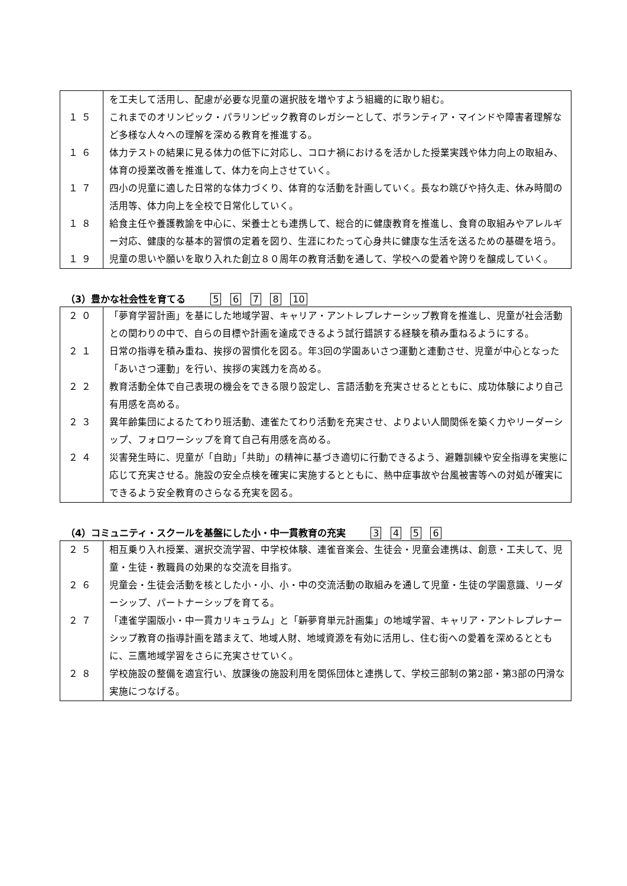| | を工夫して活用し、配慮が必要な児童の選択肢を増やすよう組織的に取り組む。 |
| １５ | これまでのオリンピック・パラリンピック教育のレガシーとして、ボランティア・マインドや障害者理解など多様な人々への理解を深める教育を推進する。 |
| １６ | 体力テストの結果に見る体力の低下に対応し、コロナ禍におけるを活かした授業実践や体力向上の取組み、体育の授業改善を推進して、体力を向上させていく。 |
| １７ | 四小の児童に適した日常的な体力づくり、体育的な活動を計画していく。長なわ跳びや持久走、休み時間の活用等、体力向上を全校で日常化していく。 |
| １８ | 給食主任や養護教諭を中心に、栄養士とも連携して、総合的に健康教育を推進し、食育の取組みやアレルギー対応、健康的な基本的習慣の定着を図り、生涯にわたって心身共に健康な生活を送るための基礎を培う。 |
| １９ | 児童の思いや願いを取り入れた創立８０周年の教育活動を通して、学校への愛着や誇りを醸成していく。 |
（3）豊かな社会性を育てる　　5 6 7 8 10
| ２０ | 「夢育学習計画」を基にした地域学習、キャリア・アントレプレナーシップ教育を推進し、児童が社会活動との関わりの中で、自らの目標や計画を達成できるよう試行錯誤する経験を積み重ねるようにする。 |
| ２１ | 日常の指導を積み重ね、挨拶の習慣化を図る。年3回の学園あいさつ運動と連動させ、児童が中心となった「あいさつ運動」を行い、挨拶の実践力を高める。 |
| ２２ | 教育活動全体で自己表現の機会をできる限り設定し、言語活動を充実させるとともに、成功体験により自己有用感を高める。 |
| ２３ | 異年齢集団によるたてわり班活動、連雀たてわり活動を充実させ、よりよい人間関係を築く力やリーダーシップ、フォロワーシップを育て自己有用感を高める。 |
| ２４ | 災害発生時に、児童が「自助」「共助」の精神に基づき適切に行動できるよう、避難訓練や安全指導を実態に応じて充実させる。施設の安全点検を確実に実施するとともに、熱中症事故や台風被害等への対処が確実にできるよう安全教育のさらなる充実を図る。 |
（4）コミュニティ・スクールを基盤にした小・中一貫教育の充実　　3 4 5 6
| ２５ | 相互乗り入れ授業、選択交流学習、中学校体験、連雀音楽会、生徒会・児童会連携は、創意・工夫して、児童・生徒・教職員の効果的な交流を目指す。 |
| ２６ | 児童会・生徒会活動を核とした小・小、小・中の交流活動の取組みを通して児童・生徒の学園意識、リーダーシップ、パートナーシップを育てる。 |
| ２７ | 「連雀学園版小・中一貫カリキュラム」と「 新 夢育単元計画集」の地域学習、キャリア・アントレプレナーシップ教育の指導計画を踏まえて、地域人財、地域資源を有効に活用し、住む街への愛着を深めるとともに、三鷹地域学習をさらに充実させていく。 |
| ２８ | 学校施設の整備を適宜行い、放課後の施設利用を関係団体と連携して、学校三部制の第2部・第3部の円滑な実施につなげる。 |